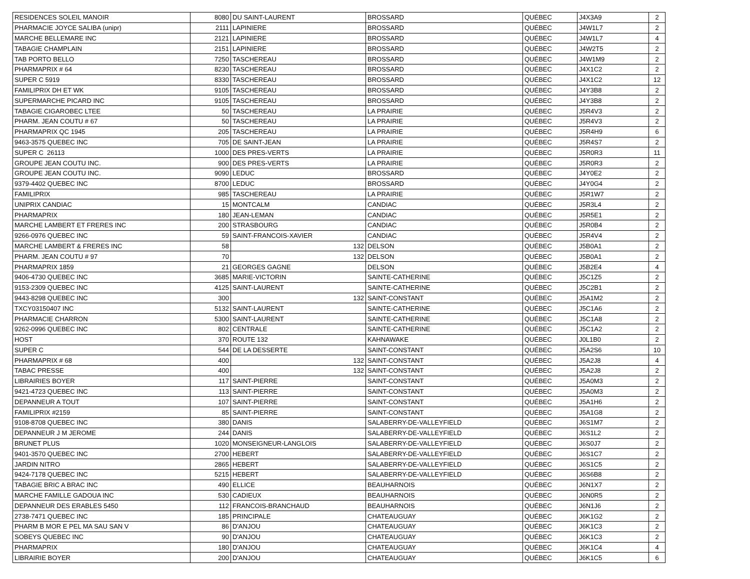| RESIDENCES SOLEIL MANOIR | 8080 | DU SAINT-LAURENT | BROSSARD | QUÉBEC | J4X3A9 | 2 |
| PHARMACIE JOYCE SALIBA (unipr) | 2111 | LAPINIERE | BROSSARD | QUÉBEC | J4W1L7 | 2 |
| MARCHE BELLEMARE INC | 2121 | LAPINIERE | BROSSARD | QUÉBEC | J4W1L7 | 4 |
| TABAGIE CHAMPLAIN | 2151 | LAPINIERE | BROSSARD | QUÉBEC | J4W2T5 | 2 |
| TAB PORTO BELLO | 7250 | TASCHEREAU | BROSSARD | QUÉBEC | J4W1M9 | 2 |
| PHARMAPRIX # 64 | 8230 | TASCHEREAU | BROSSARD | QUÉBEC | J4X1C2 | 2 |
| SUPER C 5919 | 8330 | TASCHEREAU | BROSSARD | QUÉBEC | J4X1C2 | 12 |
| FAMILIPRIX DH ET WK | 9105 | TASCHEREAU | BROSSARD | QUÉBEC | J4Y3B8 | 2 |
| SUPERMARCHE PICARD INC | 9105 | TASCHEREAU | BROSSARD | QUÉBEC | J4Y3B8 | 2 |
| TABAGIE CIGAROBEC LTEE | 50 | TASCHEREAU | LA PRAIRIE | QUÉBEC | J5R4V3 | 2 |
| PHARM. JEAN COUTU # 67 | 50 | TASCHEREAU | LA PRAIRIE | QUÉBEC | J5R4V3 | 2 |
| PHARMAPRIX QC 1945 | 205 | TASCHEREAU | LA PRAIRIE | QUÉBEC | J5R4H9 | 6 |
| 9463-3575 QUEBEC INC | 705 | DE SAINT-JEAN | LA PRAIRIE | QUÉBEC | J5R4S7 | 2 |
| SUPER C 26113 | 1000 | DES PRES-VERTS | LA PRAIRIE | QUÉBEC | J5R0R3 | 11 |
| GROUPE JEAN COUTU INC. | 900 | DES PRES-VERTS | LA PRAIRIE | QUÉBEC | J5R0R3 | 2 |
| GROUPE JEAN COUTU INC. | 9090 | LEDUC | BROSSARD | QUÉBEC | J4Y0E2 | 2 |
| 9379-4402 QUEBEC INC | 8700 | LEDUC | BROSSARD | QUÉBEC | J4Y0G4 | 2 |
| FAMILIPRIX | 985 | TASCHEREAU | LA PRAIRIE | QUÉBEC | J5R1W7 | 2 |
| UNIPRIX CANDIAC | 15 | MONTCALM | CANDIAC | QUÉBEC | J5R3L4 | 2 |
| PHARMAPRIX | 180 | JEAN-LEMAN | CANDIAC | QUÉBEC | J5R5E1 | 2 |
| MARCHE LAMBERT ET FRERES INC | 200 | STRASBOURG | CANDIAC | QUÉBEC | J5R0B4 | 2 |
| 9266-0976 QUEBEC INC | 59 | SAINT-FRANCOIS-XAVIER | CANDIAC | QUÉBEC | J5R4V4 | 2 |
| MARCHE LAMBERT & FRERES INC | 58 | 132 | DELSON | QUÉBEC | J5B0A1 | 2 |
| PHARM. JEAN COUTU # 97 | 70 | 132 | DELSON | QUÉBEC | J5B0A1 | 2 |
| PHARMAPRIX 1859 | 21 | GEORGES GAGNE | DELSON | QUÉBEC | J5B2E4 | 4 |
| 9406-4730 QUEBEC INC | 3685 | MARIE-VICTORIN | SAINTE-CATHERINE | QUÉBEC | J5C1Z5 | 2 |
| 9153-2309 QUEBEC INC | 4125 | SAINT-LAURENT | SAINTE-CATHERINE | QUÉBEC | J5C2B1 | 2 |
| 9443-8298 QUEBEC INC | 300 | 132 | SAINT-CONSTANT | QUÉBEC | J5A1M2 | 2 |
| TXCY03150407 INC | 5132 | SAINT-LAURENT | SAINTE-CATHERINE | QUÉBEC | J5C1A6 | 2 |
| PHARMACIE CHARRON | 5300 | SAINT-LAURENT | SAINTE-CATHERINE | QUÉBEC | J5C1A8 | 2 |
| 9262-0996 QUEBEC INC | 802 | CENTRALE | SAINTE-CATHERINE | QUÉBEC | J5C1A2 | 2 |
| HOST | 370 | ROUTE 132 | KAHNAWAKE | QUÉBEC | J0L1B0 | 2 |
| SUPER C | 544 | DE LA DESSERTE | SAINT-CONSTANT | QUÉBEC | J5A2S6 | 10 |
| PHARMAPRIX # 68 | 400 | 132 | SAINT-CONSTANT | QUÉBEC | J5A2J8 | 4 |
| TABAC PRESSE | 400 | 132 | SAINT-CONSTANT | QUÉBEC | J5A2J8 | 2 |
| LIBRAIRIES BOYER | 117 | SAINT-PIERRE | SAINT-CONSTANT | QUÉBEC | J5A0M3 | 2 |
| 9421-4723 QUEBEC INC | 113 | SAINT-PIERRE | SAINT-CONSTANT | QUÉBEC | J5A0M3 | 2 |
| DEPANNEUR A TOUT | 107 | SAINT-PIERRE | SAINT-CONSTANT | QUÉBEC | J5A1H6 | 2 |
| FAMILIPRIX #2159 | 85 | SAINT-PIERRE | SAINT-CONSTANT | QUÉBEC | J5A1G8 | 2 |
| 9108-8708 QUEBEC INC | 380 | DANIS | SALABERRY-DE-VALLEYFIELD | QUÉBEC | J6S1M7 | 2 |
| DEPANNEUR J M JEROME | 244 | DANIS | SALABERRY-DE-VALLEYFIELD | QUÉBEC | J6S1L2 | 2 |
| BRUNET PLUS | 1020 | MONSEIGNEUR-LANGLOIS | SALABERRY-DE-VALLEYFIELD | QUÉBEC | J6S0J7 | 2 |
| 9401-3570 QUEBEC INC | 2700 | HEBERT | SALABERRY-DE-VALLEYFIELD | QUÉBEC | J6S1C7 | 2 |
| JARDIN NITRO | 2865 | HEBERT | SALABERRY-DE-VALLEYFIELD | QUÉBEC | J6S1C5 | 2 |
| 9424-7178 QUEBEC INC | 5215 | HEBERT | SALABERRY-DE-VALLEYFIELD | QUÉBEC | J6S6B8 | 2 |
| TABAGIE BRIC A BRAC INC | 490 | ELLICE | BEAUHARNOIS | QUÉBEC | J6N1X7 | 2 |
| MARCHE FAMILLE GADOUA INC | 530 | CADIEUX | BEAUHARNOIS | QUÉBEC | J6N0R5 | 2 |
| DEPANNEUR DES ERABLES 5450 | 112 | FRANCOIS-BRANCHAUD | BEAUHARNOIS | QUÉBEC | J6N1J6 | 2 |
| 2738-7471 QUEBEC INC | 185 | PRINCIPALE | CHATEAUGUAY | QUÉBEC | J6K1G2 | 2 |
| PHARM B MOR E PEL MA SAU SAN V | 86 | D'ANJOU | CHATEAUGUAY | QUÉBEC | J6K1C3 | 2 |
| SOBEYS QUEBEC INC | 90 | D'ANJOU | CHATEAUGUAY | QUÉBEC | J6K1C3 | 2 |
| PHARMAPRIX | 180 | D'ANJOU | CHATEAUGUAY | QUÉBEC | J6K1C4 | 4 |
| LIBRAIRIE BOYER | 200 | D'ANJOU | CHATEAUGUAY | QUÉBEC | J6K1C5 | 6 |